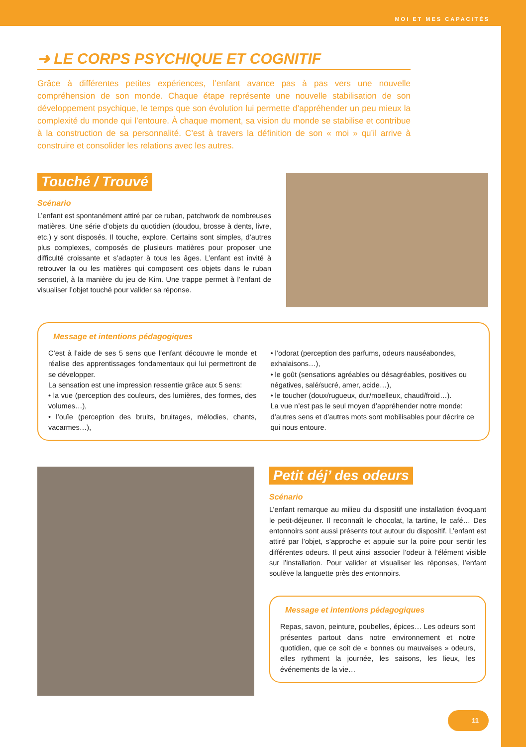MOI ET MES CAPACITÉS
➜ LE CORPS PSYCHIQUE ET COGNITIF
Grâce à différentes petites expériences, l’enfant avance pas à pas vers une nouvelle compréhension de son monde. Chaque étape représente une nouvelle stabilisation de son développement psychique, le temps que son évolution lui permette d’appréhender un peu mieux la complexité du monde qui l’entoure. À chaque moment, sa vision du monde se stabilise et contribue à la construction de sa personnalité. C’est à travers la définition de son « moi » qu’il arrive à construire et consolider les relations avec les autres.
Touché / Trouvé
Scénario
L’enfant est spontanément attiré par ce ruban, patchwork de nombreuses matières. Une série d’objets du quotidien (doudou, brosse à dents, livre, etc.) y sont disposés. Il touche, explore. Certains sont simples, d’autres plus complexes, composés de plusieurs matières pour proposer une difficulté croissante et s’adapter à tous les âges. L’enfant est invité à retrouver la ou les matières qui composent ces objets dans le ruban sensoriel, à la manière du jeu de Kim. Une trappe permet à l’enfant de visualiser l’objet touché pour valider sa réponse.
Message et intentions pédagogiques
C’est à l’aide de ses 5 sens que l’enfant découvre le monde et réalise des apprentissages fondamentaux qui lui permettront de se développer.
La sensation est une impression ressentie grâce aux 5 sens:
• la vue (perception des couleurs, des lumières, des formes, des volumes…),
• l’ouïe (perception des bruits, bruitages, mélodies, chants, vacarmes…),
• l’odorat (perception des parfums, odeurs nauséabondes, exhalaisons…),
• le goût (sensations agréables ou désagréables, positives ou négatives, salé/sucré, amer, acide…),
• le toucher (doux/rugueux, dur/moelleux, chaud/froid…).
La vue n’est pas le seul moyen d’appréhender notre monde: d’autres sens et d’autres mots sont mobilisables pour décrire ce qui nous entoure.
Petit déj’ des odeurs
Scénario
L’enfant remarque au milieu du dispositif une installation évoquant le petit-déjeuner. Il reconnaît le chocolat, la tartine, le café… Des entonnoirs sont aussi présents tout autour du dispositif. L’enfant est attiré par l’objet, s’approche et appuie sur la poire pour sentir les différentes odeurs. Il peut ainsi associer l’odeur à l’élément visible sur l’installation. Pour valider et visualiser les réponses, l’enfant soulève la languette près des entonnoirs.
Message et intentions pédagogiques
Repas, savon, peinture, poubelles, épices… Les odeurs sont présentes partout dans notre environnement et notre quotidien, que ce soit de « bonnes ou mauvaises » odeurs, elles rythment la journée, les saisons, les lieux, les événements de la vie…
11